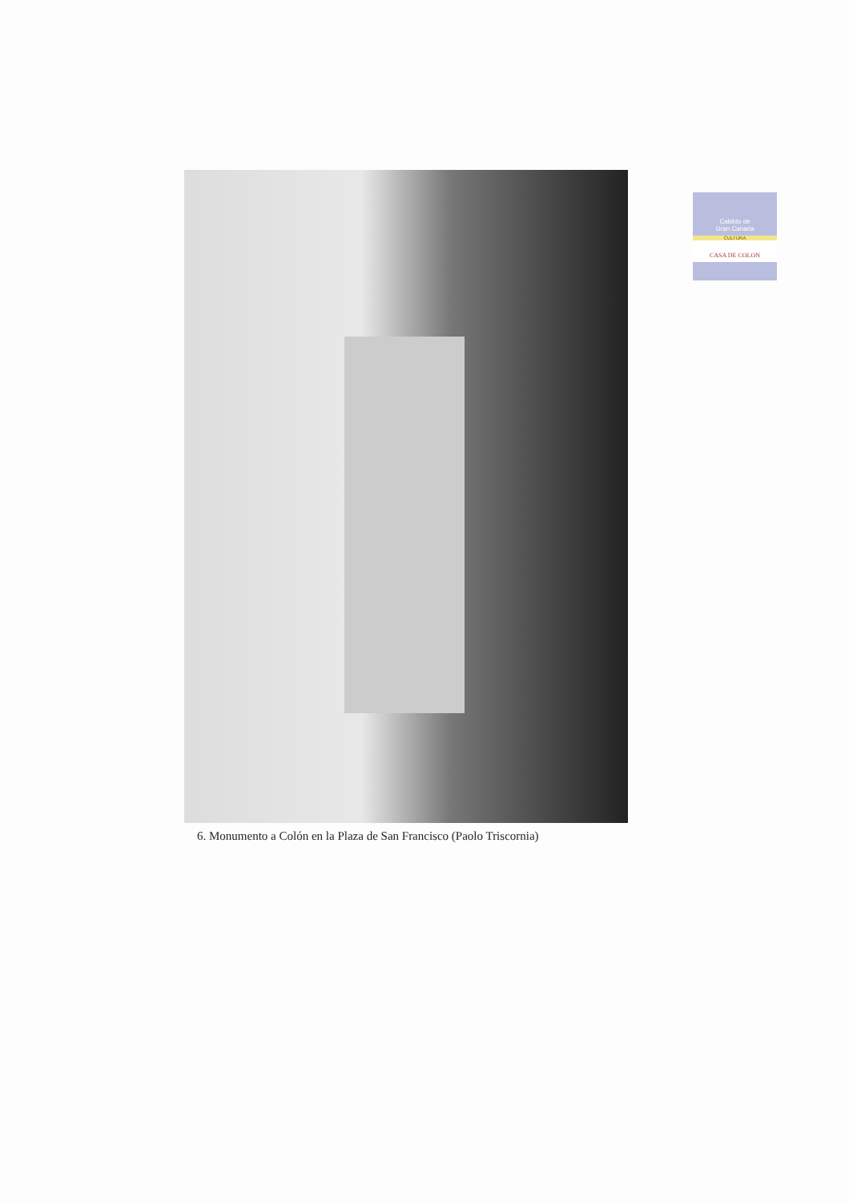Cabildo de
Gran Canaria
CULTURA
CASA DE COLON
6. Monumento a Colón en la Plaza de San Francisco (Paolo Triscornia)